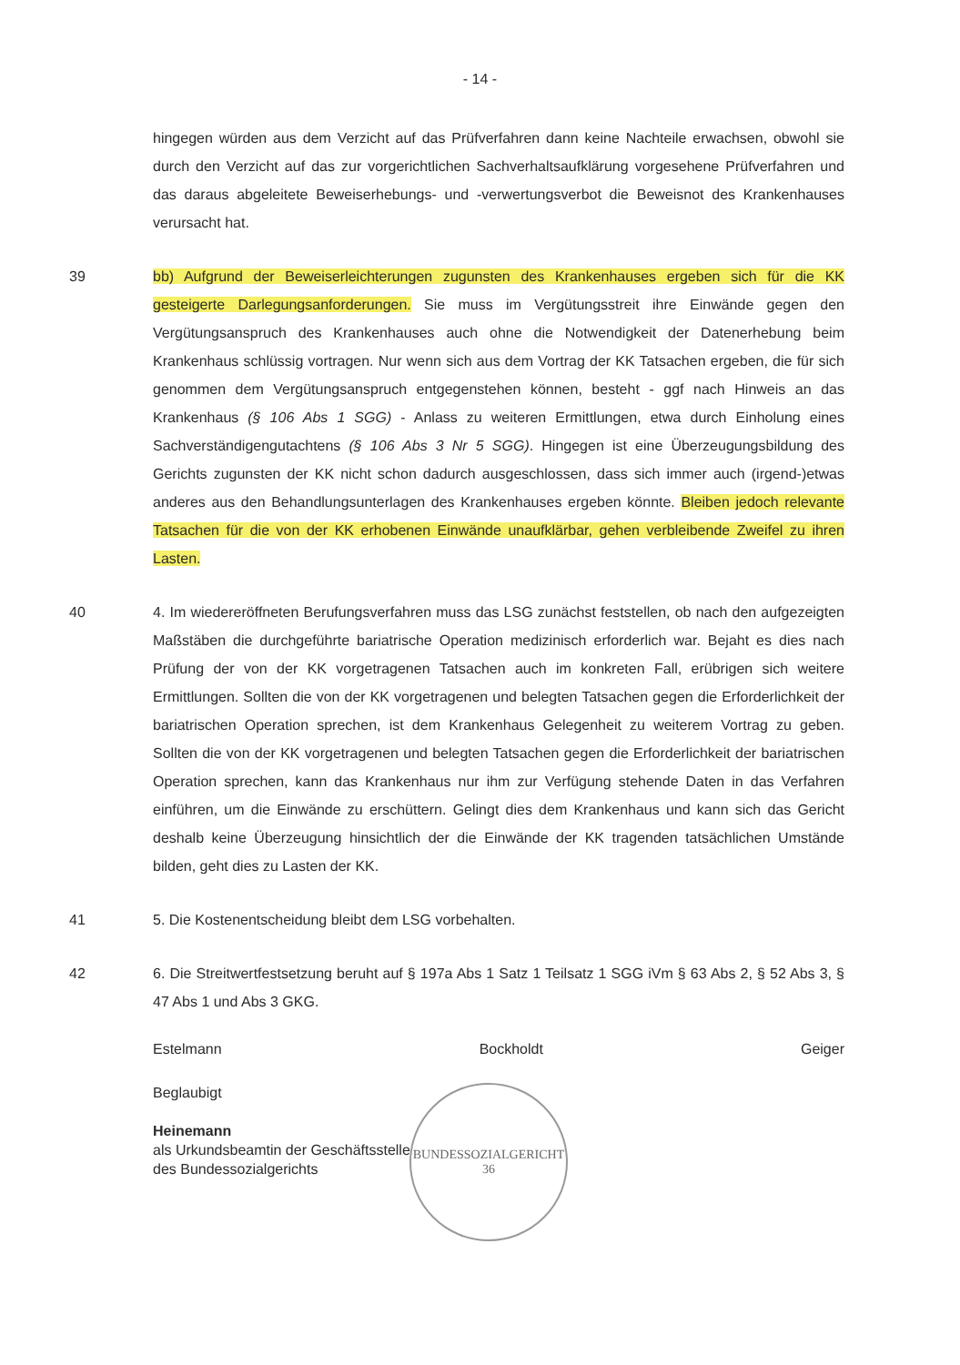- 14 -
hingegen würden aus dem Verzicht auf das Prüfverfahren dann keine Nachteile erwachsen, obwohl sie durch den Verzicht auf das zur vorgerichtlichen Sachverhaltsaufklärung vorgesehene Prüfverfahren und das daraus abgeleitete Beweiserhebungs- und -verwertungsverbot die Beweisnot des Krankenhauses verursacht hat.
39 bb) Aufgrund der Beweiserleichterungen zugunsten des Krankenhauses ergeben sich für die KK gesteigerte Darlegungsanforderungen. Sie muss im Vergütungsstreit ihre Einwände gegen den Vergütungsanspruch des Krankenhauses auch ohne die Notwendigkeit der Datenerhebung beim Krankenhaus schlüssig vortragen. Nur wenn sich aus dem Vortrag der KK Tatsachen ergeben, die für sich genommen dem Vergütungsanspruch entgegenstehen können, besteht - ggf nach Hinweis an das Krankenhaus (§ 106 Abs 1 SGG) - Anlass zu weiteren Ermittlungen, etwa durch Einholung eines Sachverständigengutachtens (§ 106 Abs 3 Nr 5 SGG). Hingegen ist eine Überzeugungsbildung des Gerichts zugunsten der KK nicht schon dadurch ausgeschlossen, dass sich immer auch (irgend-)etwas anderes aus den Behandlungsunterlagen des Krankenhauses ergeben könnte. Bleiben jedoch relevante Tatsachen für die von der KK erhobenen Einwände unaufklärbar, gehen verbleibende Zweifel zu ihren Lasten.
40 4. Im wiedereröffneten Berufungsverfahren muss das LSG zunächst feststellen, ob nach den aufgezeigten Maßstäben die durchgeführte bariatrische Operation medizinisch erforderlich war. Bejaht es dies nach Prüfung der von der KK vorgetragenen Tatsachen auch im konkreten Fall, erübrigen sich weitere Ermittlungen. Sollten die von der KK vorgetragenen und belegten Tatsachen gegen die Erforderlichkeit der bariatrischen Operation sprechen, ist dem Krankenhaus Gelegenheit zu weiterem Vortrag zu geben. Sollten die von der KK vorgetragenen und belegten Tatsachen gegen die Erforderlichkeit der bariatrischen Operation sprechen, kann das Krankenhaus nur ihm zur Verfügung stehende Daten in das Verfahren einführen, um die Einwände zu erschüttern. Gelingt dies dem Krankenhaus und kann sich das Gericht deshalb keine Überzeugung hinsichtlich der die Einwände der KK tragenden tatsächlichen Umstände bilden, geht dies zu Lasten der KK.
41 5. Die Kostenentscheidung bleibt dem LSG vorbehalten.
42 6. Die Streitwertfestsetzung beruht auf § 197a Abs 1 Satz 1 Teilsatz 1 SGG iVm § 63 Abs 2, § 52 Abs 3, § 47 Abs 1 und Abs 3 GKG.
Estelmann Bockholdt Geiger
Beglaubigt
Heinemann
als Urkundsbeamtin der Geschäftsstelle
des Bundessozialgerichts
BUNDESSOZIALGERICHT
36